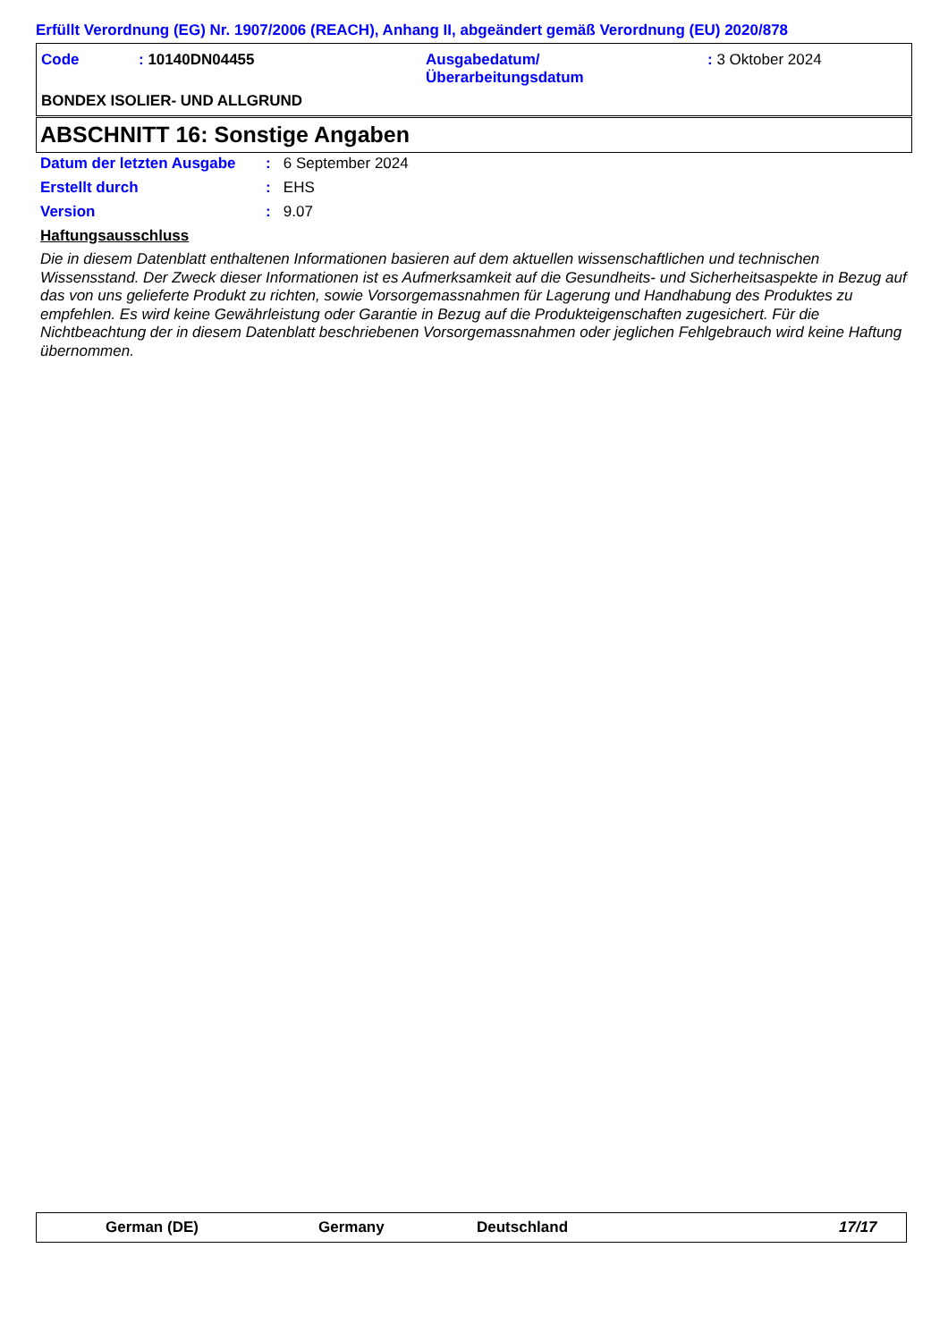Erfüllt Verordnung (EG) Nr. 1907/2006 (REACH), Anhang II, abgeändert gemäß Verordnung (EU) 2020/878
Code : 10140DN04455
Ausgabedatum/
Überarbeitungsdatum
: 3 Oktober 2024
BONDEX ISOLIER- UND ALLGRUND
ABSCHNITT 16: Sonstige Angaben
Datum der letzten Ausgabe: 6 September 2024
Erstellt durch: EHS
Version: 9.07
Haftungsausschluss
Die in diesem Datenblatt enthaltenen Informationen basieren auf dem aktuellen wissenschaftlichen und technischen Wissensstand. Der Zweck dieser Informationen ist es Aufmerksamkeit auf die Gesundheits- und Sicherheitsaspekte in Bezug auf das von uns gelieferte Produkt zu richten, sowie Vorsorgemassnahmen für Lagerung und Handhabung des Produktes zu empfehlen. Es wird keine Gewährleistung oder Garantie in Bezug auf die Produkteigenschaften zugesichert. Für die Nichtbeachtung der in diesem Datenblatt beschriebenen Vorsorgemassnahmen oder jeglichen Fehlgebrauch wird keine Haftung übernommen.
German (DE) Germany Deutschland 17/17